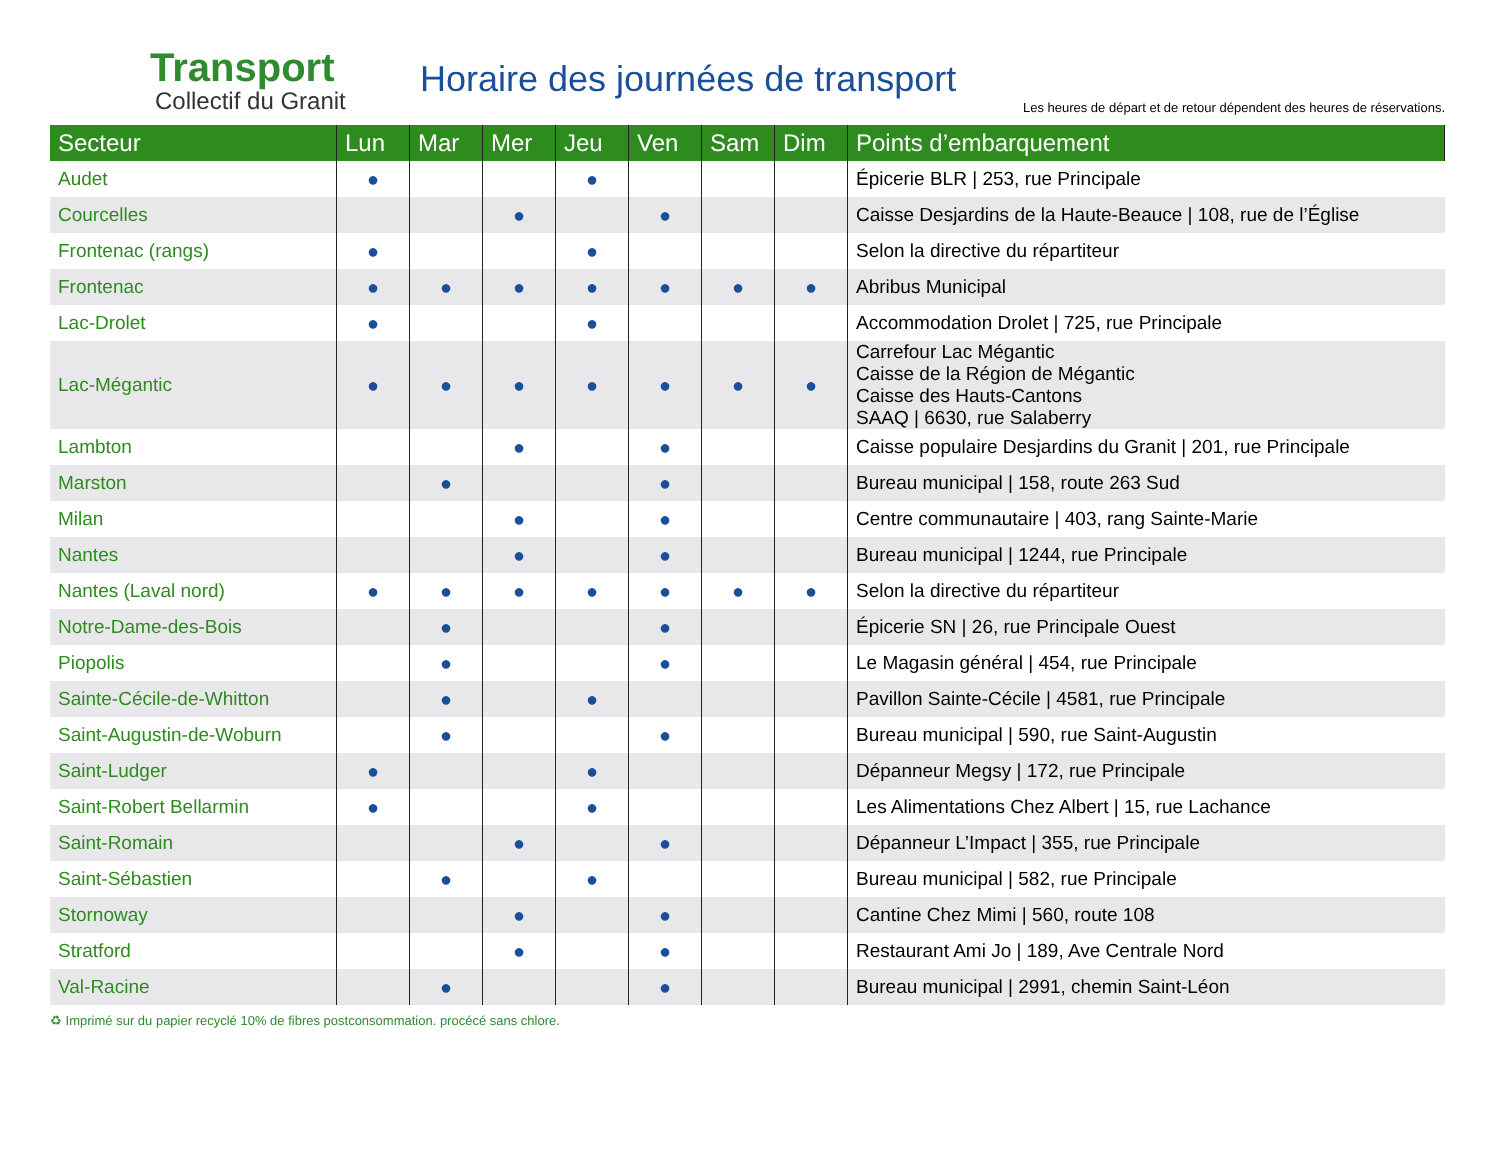Transport
Collectif du Granit
Horaire des journées de transport
Les heures de départ et de retour dépendent des heures de réservations.
| Secteur | Lun | Mar | Mer | Jeu | Ven | Sam | Dim | Points d’embarquement |
| --- | --- | --- | --- | --- | --- | --- | --- | --- |
| Audet | ● | | | ● | | | | Épicerie BLR / 253, rue Principale |
| Courcelles | | | ● | | ● | | | Caisse Desjardins de la Haute-Beauce / 108, rue de l’Église |
| Frontenac (rangs) | ● | | | ● | | | | Selon la directive du répartiteur |
| Frontenac | ● | ● | ● | ● | ● | ● | ● | Abribus Municipal |
| Lac-Drolet | ● | | | ● | | | | Accommodation Drolet / 725, rue Principale |
| Lac-Mégantic | ● | ● | ● | ● | ● | ● | ● | Carrefour Lac Mégantic Caisse de la Région de Mégantic Caisse des Hauts-Cantons SAAQ / 6630, rue Salaberry |
| Lambton | | | ● | | ● | | | Caisse populaire Desjardins du Granit / 201, rue Principale |
| Marston | | ● | | | ● | | | Bureau municipal / 158, route 263 Sud |
| Milan | | | ● | | ● | | | Centre communautaire / 403, rang Sainte-Marie |
| Nantes | | | ● | | ● | | | Bureau municipal / 1244, rue Principale |
| Nantes (Laval nord) | ● | ● | ● | ● | ● | ● | ● | Selon la directive du répartiteur |
| Notre-Dame-des-Bois | | ● | | | ● | | | Épicerie SN / 26, rue Principale Ouest |
| Piopolis | | ● | | | ● | | | Le Magasin général / 454, rue Principale |
| Sainte-Cécile-de-Whitton | | ● | | ● | | | | Pavillon Sainte-Cécile / 4581, rue Principale |
| Saint-Augustin-de-Woburn | | ● | | | ● | | | Bureau municipal / 590, rue Saint-Augustin |
| Saint-Ludger | ● | | | ● | | | | Dépanneur Megsy / 172, rue Principale |
| Saint-Robert Bellarmin | ● | | | ● | | | | Les Alimentations Chez Albert / 15, rue Lachance |
| Saint-Romain | | | ● | | ● | | | Dépanneur L’Impact / 355, rue Principale |
| Saint-Sébastien | | ● | | ● | | | | Bureau municipal / 582, rue Principale |
| Stornoway | | | ● | | ● | | | Cantine Chez Mimi / 560, route 108 |
| Stratford | | | ● | | ● | | | Restaurant Ami Jo / 189, Ave Centrale Nord |
| Val-Racine | | ● | | | ● | | | Bureau municipal / 2991, chemin Saint-Léon |
♻ Imprimé sur du papier recyclé 10% de fibres postconsommation. procécé sans chlore.